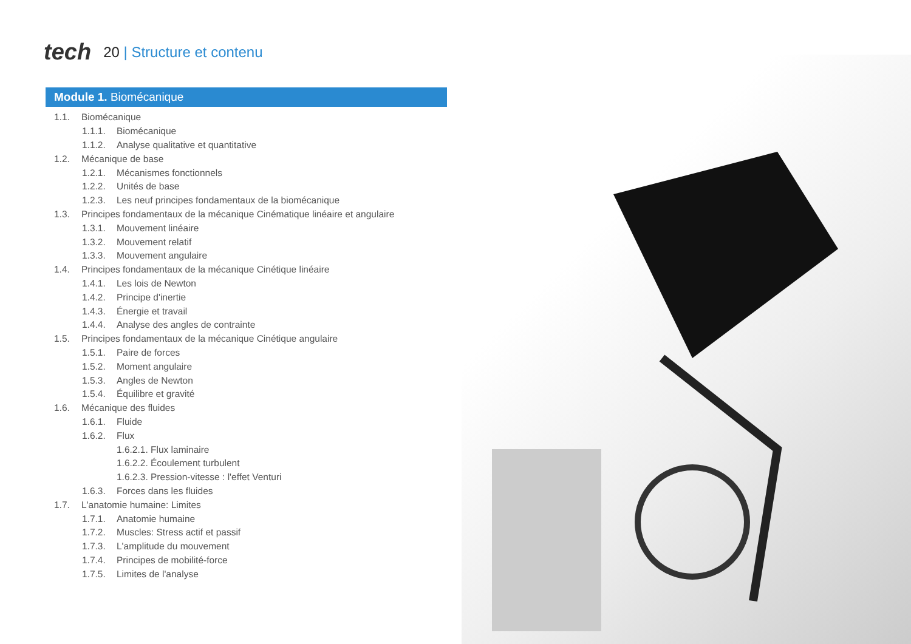tech
20 | Structure et contenu
Module 1. Biomécanique
1.1. Biomécanique
1.1.1. Biomécanique
1.1.2. Analyse qualitative et quantitative
1.2. Mécanique de base
1.2.1. Mécanismes fonctionnels
1.2.2. Unités de base
1.2.3. Les neuf principes fondamentaux de la biomécanique
1.3. Principes fondamentaux de la mécanique Cinématique linéaire et angulaire
1.3.1. Mouvement linéaire
1.3.2. Mouvement relatif
1.3.3. Mouvement angulaire
1.4. Principes fondamentaux de la mécanique Cinétique linéaire
1.4.1. Les lois de Newton
1.4.2. Principe d'inertie
1.4.3. Énergie et travail
1.4.4. Analyse des angles de contrainte
1.5. Principes fondamentaux de la mécanique Cinétique angulaire
1.5.1. Paire de forces
1.5.2. Moment angulaire
1.5.3. Angles de Newton
1.5.4. Équilibre et gravité
1.6. Mécanique des fluides
1.6.1. Fluide
1.6.2. Flux
1.6.2.1. Flux laminaire
1.6.2.2. Écoulement turbulent
1.6.2.3. Pression-vitesse : l'effet Venturi
1.6.3. Forces dans les fluides
1.7. L'anatomie humaine: Limites
1.7.1. Anatomie humaine
1.7.2. Muscles: Stress actif et passif
1.7.3. L'amplitude du mouvement
1.7.4. Principes de mobilité-force
1.7.5. Limites de l'analyse